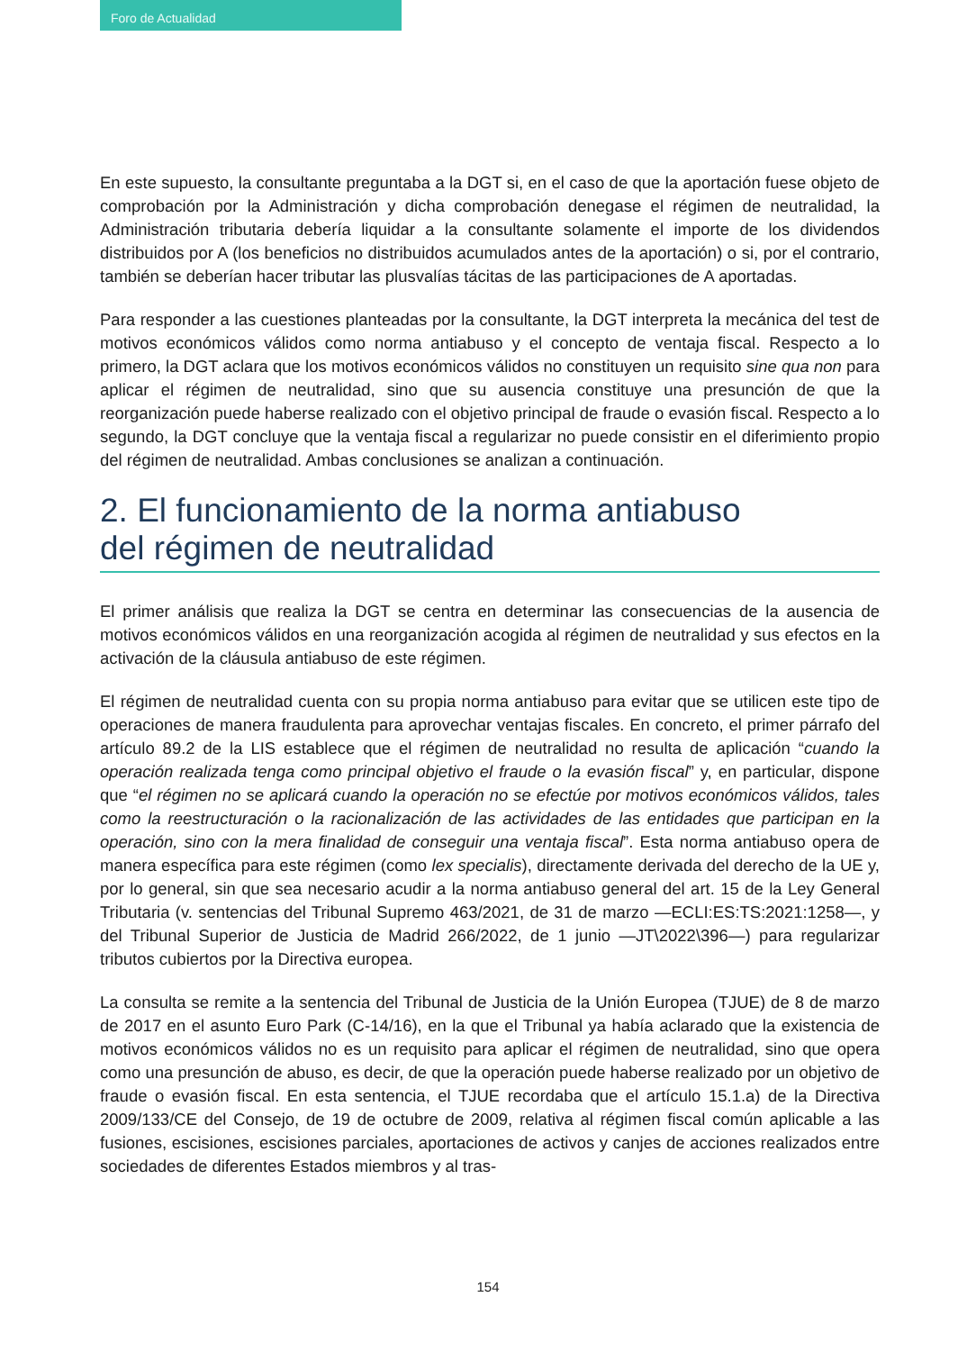Foro de Actualidad
En este supuesto, la consultante preguntaba a la DGT si, en el caso de que la aportación fuese objeto de comprobación por la Administración y dicha comprobación denegase el régimen de neutralidad, la Administración tributaria debería liquidar a la consultante solamente el importe de los dividendos distribuidos por A (los beneficios no distribuidos acumulados antes de la aportación) o si, por el contrario, también se deberían hacer tributar las plusvalías tácitas de las participaciones de A aportadas.
Para responder a las cuestiones planteadas por la consultante, la DGT interpreta la mecánica del test de motivos económicos válidos como norma antiabuso y el concepto de ventaja fiscal. Respecto a lo primero, la DGT aclara que los motivos económicos válidos no constituyen un requisito sine qua non para aplicar el régimen de neutralidad, sino que su ausencia constituye una presunción de que la reorganización puede haberse realizado con el objetivo principal de fraude o evasión fiscal. Respecto a lo segundo, la DGT concluye que la ventaja fiscal a regularizar no puede consistir en el diferimiento propio del régimen de neutralidad. Ambas conclusiones se analizan a continuación.
2. El funcionamiento de la norma antiabuso
del régimen de neutralidad
El primer análisis que realiza la DGT se centra en determinar las consecuencias de la ausencia de motivos económicos válidos en una reorganización acogida al régimen de neutralidad y sus efectos en la activación de la cláusula antiabuso de este régimen.
El régimen de neutralidad cuenta con su propia norma antiabuso para evitar que se utilicen este tipo de operaciones de manera fraudulenta para aprovechar ventajas fiscales. En concreto, el primer párrafo del artículo 89.2 de la LIS establece que el régimen de neutralidad no resulta de aplicación “cuando la operación realizada tenga como principal objetivo el fraude o la evasión fiscal” y, en particular, dispone que “el régimen no se aplicará cuando la operación no se efectúe por motivos económicos válidos, tales como la reestructuración o la racionalización de las actividades de las entidades que participan en la operación, sino con la mera finalidad de conseguir una ventaja fiscal”. Esta norma antiabuso opera de manera específica para este régimen (como lex specialis), directamente derivada del derecho de la UE y, por lo general, sin que sea necesario acudir a la norma antiabuso general del art. 15 de la Ley General Tributaria (v. sentencias del Tribunal Supremo 463/2021, de 31 de marzo —ECLI:ES:TS:2021:1258—, y del Tribunal Superior de Justicia de Madrid 266/2022, de 1 junio —JT\2022\396—) para regularizar tributos cubiertos por la Directiva europea.
La consulta se remite a la sentencia del Tribunal de Justicia de la Unión Europea (TJUE) de 8 de marzo de 2017 en el asunto Euro Park (C-14/16), en la que el Tribunal ya había aclarado que la existencia de motivos económicos válidos no es un requisito para aplicar el régimen de neutralidad, sino que opera como una presunción de abuso, es decir, de que la operación puede haberse realizado por un objetivo de fraude o evasión fiscal. En esta sentencia, el TJUE recordaba que el artículo 15.1.a) de la Directiva 2009/133/CE del Consejo, de 19 de octubre de 2009, relativa al régimen fiscal común aplicable a las fusiones, escisiones, escisiones parciales, aportaciones de activos y canjes de acciones realizados entre sociedades de diferentes Estados miembros y al tras-
154